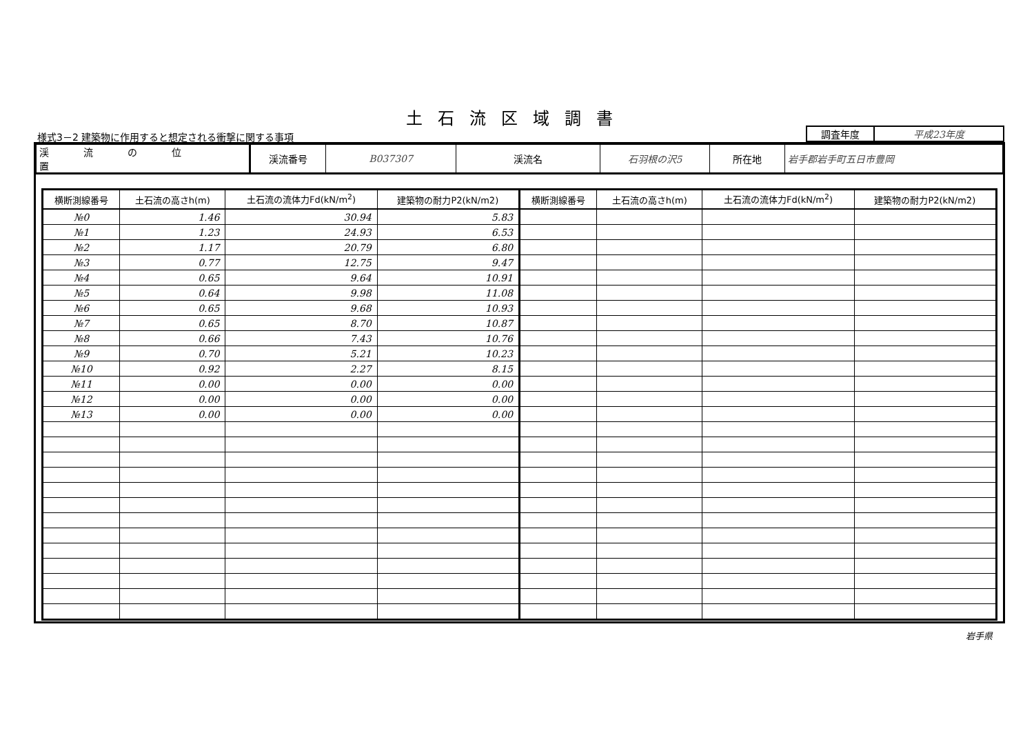土石流区域調書
様式3－2 建築物に作用すると想定される衝撃に関する事項
| 調査年度 | 平成23年度 |
| 渓流の位置 | 渓流番号 | B037307 | 渓流名 | 石羽根の沢5 | 所在地 | 岩手郡岩手町五日市豊岡 |
| 横断測線番号 | 土石流の高さh(m) | 土石流の流体力Fd(kN/m<sup>2</sup>) | 建築物の耐力P2(kN/m2) | 横断測線番号 | 土石流の高さh(m) | 土石流の流体力Fd(kN/m<sup>2</sup>) | 建築物の耐力P2(kN/m2) |
| --- | --- | --- | --- | --- | --- | --- | --- |
| №0 | 1.46 | 30.94 | 5.83 | | | | |
| №1 | 1.23 | 24.93 | 6.53 | | | | |
| №2 | 1.17 | 20.79 | 6.80 | | | | |
| №3 | 0.77 | 12.75 | 9.47 | | | | |
| №4 | 0.65 | 9.64 | 10.91 | | | | |
| №5 | 0.64 | 9.98 | 11.08 | | | | |
| №6 | 0.65 | 9.68 | 10.93 | | | | |
| №7 | 0.65 | 8.70 | 10.87 | | | | |
| №8 | 0.66 | 7.43 | 10.76 | | | | |
| №9 | 0.70 | 5.21 | 10.23 | | | | |
| №10 | 0.92 | 2.27 | 8.15 | | | | |
| №11 | 0.00 | 0.00 | 0.00 | | | | |
| №12 | 0.00 | 0.00 | 0.00 | | | | |
| №13 | 0.00 | 0.00 | 0.00 | | | | |
岩手県